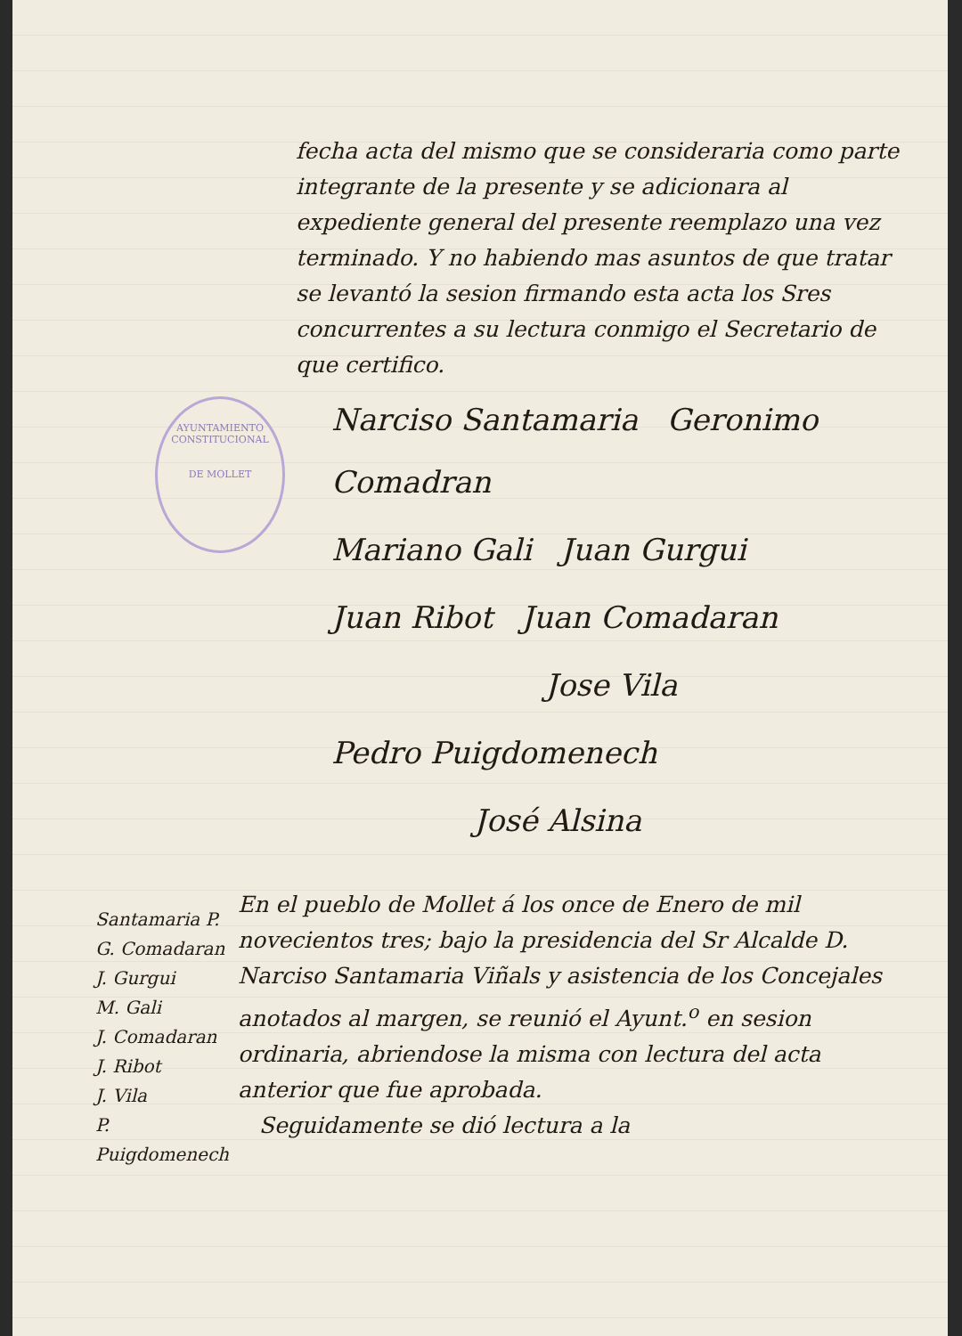AYUNTAMIENTO CONSTITUCIONAL
DE MOLLET
fecha acta del mismo que se consideraria como parte integrante de la presente y se adicionara al expediente general del presente reemplazo una vez terminado. Y no habiendo mas asuntos de que tratar se levantó la sesion firmando esta acta los Sres concurrentes a su lectura conmigo el Secretario de que certifico.
Narciso Santamaria Geronimo Comadran
Mariano Gali Juan Gurgui
Juan Ribot Juan Comadaran
Jose Vila
Pedro Puigdomenech
José Alsina
Santamaria P.
G. Comadaran
J. Gurgui
M. Gali
J. Comadaran
J. Ribot
J. Vila
P. Puigdomenech
En el pueblo de Mollet á los once de Enero de mil novecientos tres; bajo la presidencia del Sr Alcalde D. Narciso Santamaria Viñals y asistencia de los Concejales anotados al margen, se reunió el Ayunt.<sup>o</sup> en sesion ordinaria, abriendose la misma con lectura del acta anterior que fue aprobada.
Seguidamente se dió lectura a la